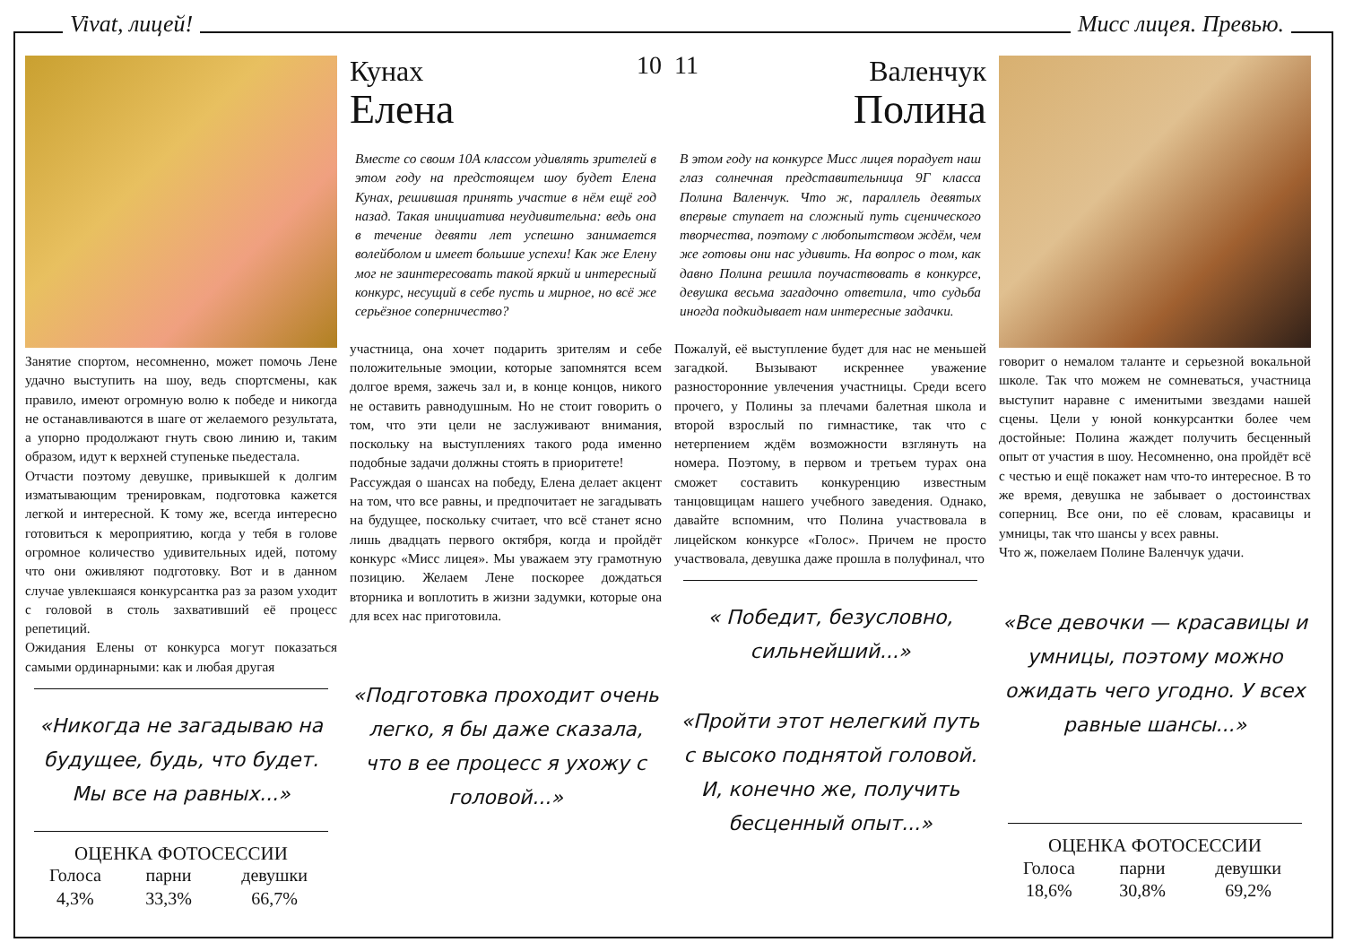Vivat, лицей! Мисс лицея. Превью.
Занятие спортом, несомненно, может помочь Лене удачно выступить на шоу, ведь спортсмены, как правило, имеют огромную волю к победе и никогда не останавливаются в шаге от желаемого результата, а упорно продолжают гнуть свою линию и, таким образом, идут к верхней ступеньке пьедестала.
Отчасти поэтому девушке, привыкшей к долгим изматывающим тренировкам, подготовка кажется легкой и интересной. К тому же, всегда интересно готовиться к мероприятию, когда у тебя в голове огромное количество удивительных идей, потому что они оживляют подготовку. Вот и в данном случае увлекшаяся конкурсантка раз за разом уходит с головой в столь захвативший её процесс репетиций.
Ожидания Елены от конкурса могут показаться самыми ординарными: как и любая другая
«Никогда не загадываю на будущее, будь, что будет. Мы все на равных...»
ОЦЕНКА ФОТОСЕССИИ
| Голоса | парни | девушки |
| --- | --- | --- |
| 4,3% | 33,3% | 66,7% |
Кунах
Елена
10
Вместе со своим 10А классом удивлять зрителей в этом году на предстоящем шоу будет Елена Кунах, решившая принять участие в нём ещё год назад. Такая инициатива неудивительна: ведь она в течение девяти лет успешно занимается волейболом и имеет большие успехи! Как же Елену мог не заинтересовать такой яркий и интересный конкурс, несущий в себе пусть и мирное, но всё же серьёзное соперничество?
участница, она хочет подарить зрителям и себе положительные эмоции, которые запомнятся всем долгое время, зажечь зал и, в конце концов, никого не оставить равнодушным. Но не стоит говорить о том, что эти цели не заслуживают внимания, поскольку на выступлениях такого рода именно подобные задачи должны стоять в приоритете!
Рассуждая о шансах на победу, Елена делает акцент на том, что все равны, и предпочитает не загадывать на будущее, поскольку считает, что всё станет ясно лишь двадцать первого октября, когда и пройдёт конкурс «Мисс лицея». Мы уважаем эту грамотную позицию. Желаем Лене поскорее дождаться вторника и воплотить в жизни задумки, которые она для всех нас приготовила.
«Подготовка проходит очень легко, я бы даже сказала, что в ее процесс я ухожу с головой...»
11
Валенчук
Полина
В этом году на конкурсе Мисс лицея порадует наш глаз солнечная представительница 9Г класса Полина Валенчук. Что ж, параллель девятых впервые ступает на сложный путь сценического творчества, поэтому с любопытством ждём, чем же готовы они нас удивить. На вопрос о том, как давно Полина решила поучаствовать в конкурсе, девушка весьма загадочно ответила, что судьба иногда подкидывает нам интересные задачки.
Пожалуй, её выступление будет для нас не меньшей загадкой. Вызывают искреннее уважение разносторонние увлечения участницы. Среди всего прочего, у Полины за плечами балетная школа и второй взрослый по гимнастике, так что с нетерпением ждём возможности взглянуть на номера. Поэтому, в первом и третьем турах она сможет составить конкуренцию известным танцовщицам нашего учебного заведения. Однако, давайте вспомним, что Полина участвовала в лицейском конкурсе «Голос». Причем не просто участвовала, девушка даже прошла в полуфинал, что
« Победит, безусловно, сильнейший...»
«Пройти этот нелегкий путь с высоко поднятой головой. И, конечно же, получить бесценный опыт...»
говорит о немалом таланте и серьезной вокальной школе. Так что можем не сомневаться, участница выступит наравне с именитыми звездами нашей сцены. Цели у юной конкурсантки более чем достойные: Полина жаждет получить бесценный опыт от участия в шоу. Несомненно, она пройдёт всё с честью и ещё покажет нам что-то интересное. В то же время, девушка не забывает о достоинствах соперниц. Все они, по её словам, красавицы и умницы, так что шансы у всех равны.
Что ж, пожелаем Полине Валенчук удачи.
«Все девочки — красавицы и умницы, поэтому можно ожидать чего угодно. У всех равные шансы...»
ОЦЕНКА ФОТОСЕССИИ
| Голоса | парни | девушки |
| --- | --- | --- |
| 18,6% | 30,8% | 69,2% |